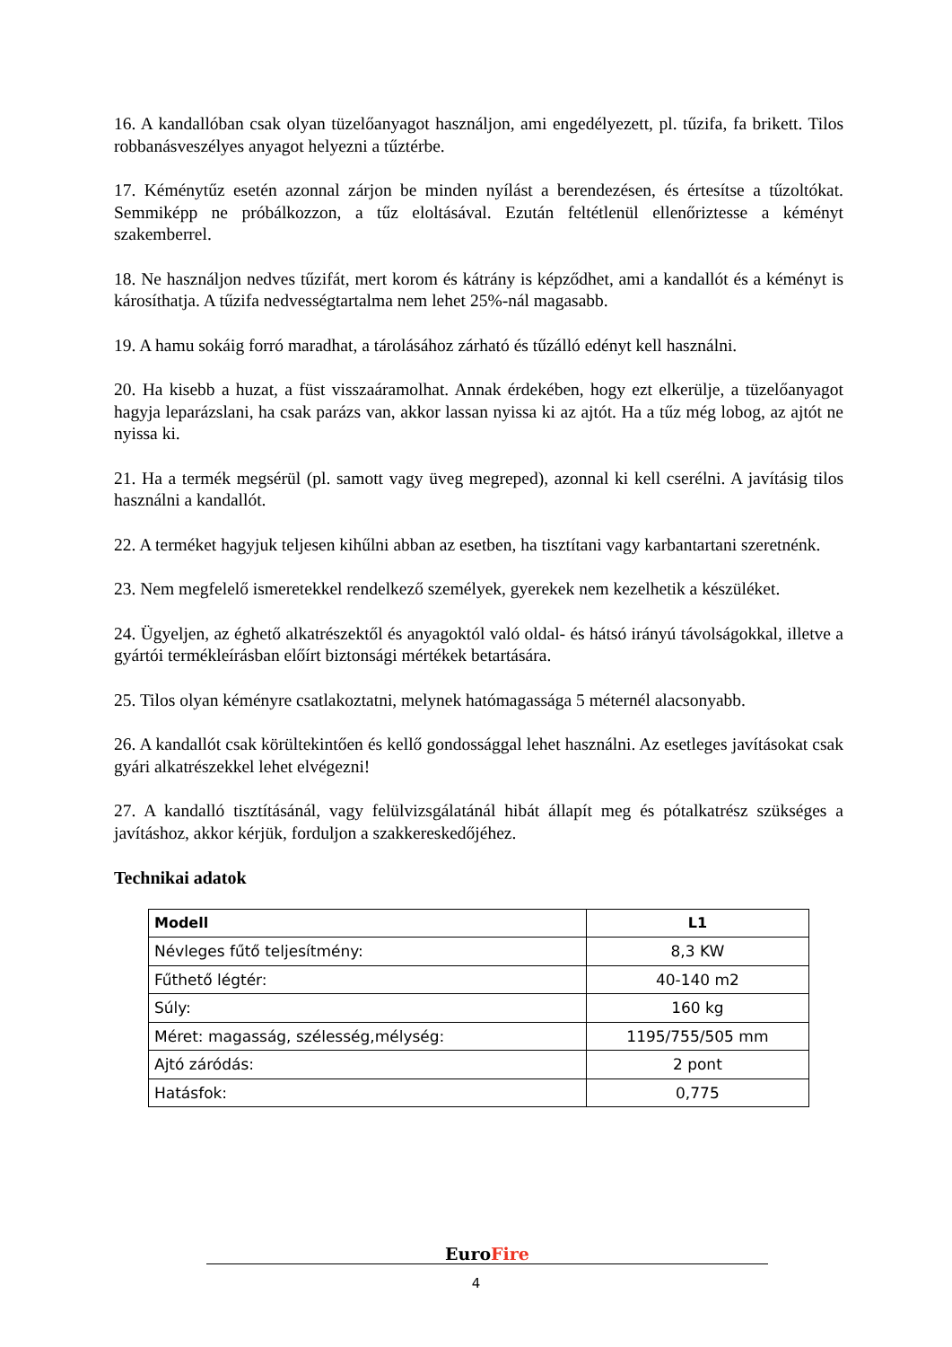16. A kandallóban csak olyan tüzelőanyagot használjon, ami engedélyezett, pl. tűzifa, fa brikett. Tilos robbanásveszélyes anyagot helyezni a tűztérbe.
17. Kéménytűz esetén azonnal zárjon be minden nyílást a berendezésen, és értesítse a tűzoltókat. Semmiképp ne próbálkozzon, a tűz eloltásával. Ezután feltétlenül ellenőriztesse a kéményt szakemberrel.
18. Ne használjon nedves tűzifát, mert korom és kátrány is képződhet, ami a kandallót és a kéményt is károsíthatja. A tűzifa nedvességtartalma nem lehet 25%-nál magasabb.
19. A hamu sokáig forró maradhat, a tárolásához zárható és tűzálló edényt kell használni.
20. Ha kisebb a huzat, a füst visszaáramolhat. Annak érdekében, hogy ezt elkerülje, a tüzelőanyagot hagyja leparázslani, ha csak parázs van, akkor lassan nyissa ki az ajtót. Ha a tűz még lobog, az ajtót ne nyissa ki.
21. Ha a termék megsérül (pl. samott vagy üveg megreped), azonnal ki kell cserélni. A javításig tilos használni a kandallót.
22. A terméket hagyjuk teljesen kihűlni abban az esetben, ha tisztítani vagy karbantartani szeretnénk.
23. Nem megfelelő ismeretekkel rendelkező személyek, gyerekek nem kezelhetik a készüléket.
24. Ügyeljen, az éghető alkatrészektől és anyagoktól való oldal- és hátsó irányú távolságokkal, illetve a gyártói termékleírásban előírt biztonsági mértékek betartására.
25. Tilos olyan kéményre csatlakoztatni, melynek hatómagassága 5 méternél alacsonyabb.
26. A kandallót csak körültekintően és kellő gondossággal lehet használni. Az esetleges javításokat csak gyári alkatrészekkel lehet elvégezni!
27. A kandalló tisztításánál, vagy felülvizsgálatánál hibát állapít meg és pótalkatrész szükséges a javításhoz, akkor kérjük, forduljon a szakkereskedőjéhez.
Technikai adatok
| Modell | L1 |
| --- | --- |
| Névleges fűtő teljesítmény: | 8,3 KW |
| Fűthető légtér: | 40-140 m2 |
| Súly: | 160 kg |
| Méret: magasság, szélesség,mélység: | 1195/755/505 mm |
| Ajtó záródás: | 2 pont |
| Hatásfok: | 0,775 |
EuroFire
4